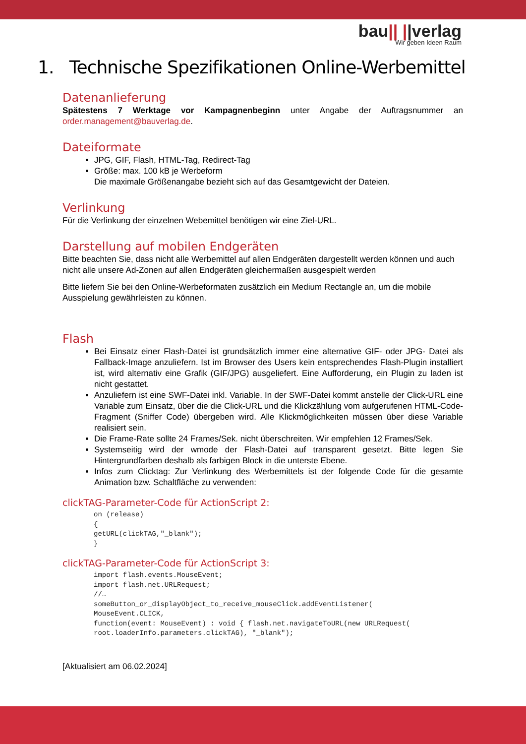bau|| ||verlag
Wir geben Ideen Raum
1. Technische Spezifikationen Online-Werbemittel
Datenanlieferung
Spätestens 7 Werktage vor Kampagnenbeginn unter Angabe der Auftragsnummer an order.management@bauverlag.de.
Dateiformate
JPG, GIF, Flash, HTML-Tag, Redirect-Tag
Größe: max. 100 kB je Werbeform
Die maximale Größenangabe bezieht sich auf das Gesamtgewicht der Dateien.
Verlinkung
Für die Verlinkung der einzelnen Webemittel benötigen wir eine Ziel-URL.
Darstellung auf mobilen Endgeräten
Bitte beachten Sie, dass nicht alle Werbemittel auf allen Endgeräten dargestellt werden können und auch nicht alle unsere Ad-Zonen auf allen Endgeräten gleichermaßen ausgespielt werden
Bitte liefern Sie bei den Online-Werbeformaten zusätzlich ein Medium Rectangle an, um die mobile Ausspielung gewährleisten zu können.
Flash
Bei Einsatz einer Flash-Datei ist grundsätzlich immer eine alternative GIF- oder JPG- Datei als Fallback-Image anzuliefern. Ist im Browser des Users kein entsprechendes Flash-Plugin installiert ist, wird alternativ eine Grafik (GIF/JPG) ausgeliefert. Eine Aufforderung, ein Plugin zu laden ist nicht gestattet.
Anzuliefern ist eine SWF-Datei inkl. Variable. In der SWF-Datei kommt anstelle der Click-URL eine Variable zum Einsatz, über die die Click-URL und die Klickzählung vom aufgerufenen HTML-Code-Fragment (Sniffer Code) übergeben wird. Alle Klickmöglichkeiten müssen über diese Variable realisiert sein.
Die Frame-Rate sollte 24 Frames/Sek. nicht überschreiten. Wir empfehlen 12 Frames/Sek.
Systemseitig wird der wmode der Flash-Datei auf transparent gesetzt. Bitte legen Sie Hintergrundfarben deshalb als farbigen Block in die unterste Ebene.
Infos zum Clicktag: Zur Verlinkung des Werbemittels ist der folgende Code für die gesamte Animation bzw. Schaltfläche zu verwenden:
clickTAG-Parameter-Code für ActionScript 2:
on (release)
{
getURL(clickTAG,"_blank");
}
clickTAG-Parameter-Code für ActionScript 3:
import flash.events.MouseEvent;
import flash.net.URLRequest;
//…
someButton_or_displayObject_to_receive_mouseClick.addEventListener(
MouseEvent.CLICK,
function(event: MouseEvent) : void { flash.net.navigateToURL(new URLRequest(
root.loaderInfo.parameters.clickTAG), "_blank");
[Aktualisiert am 06.02.2024]